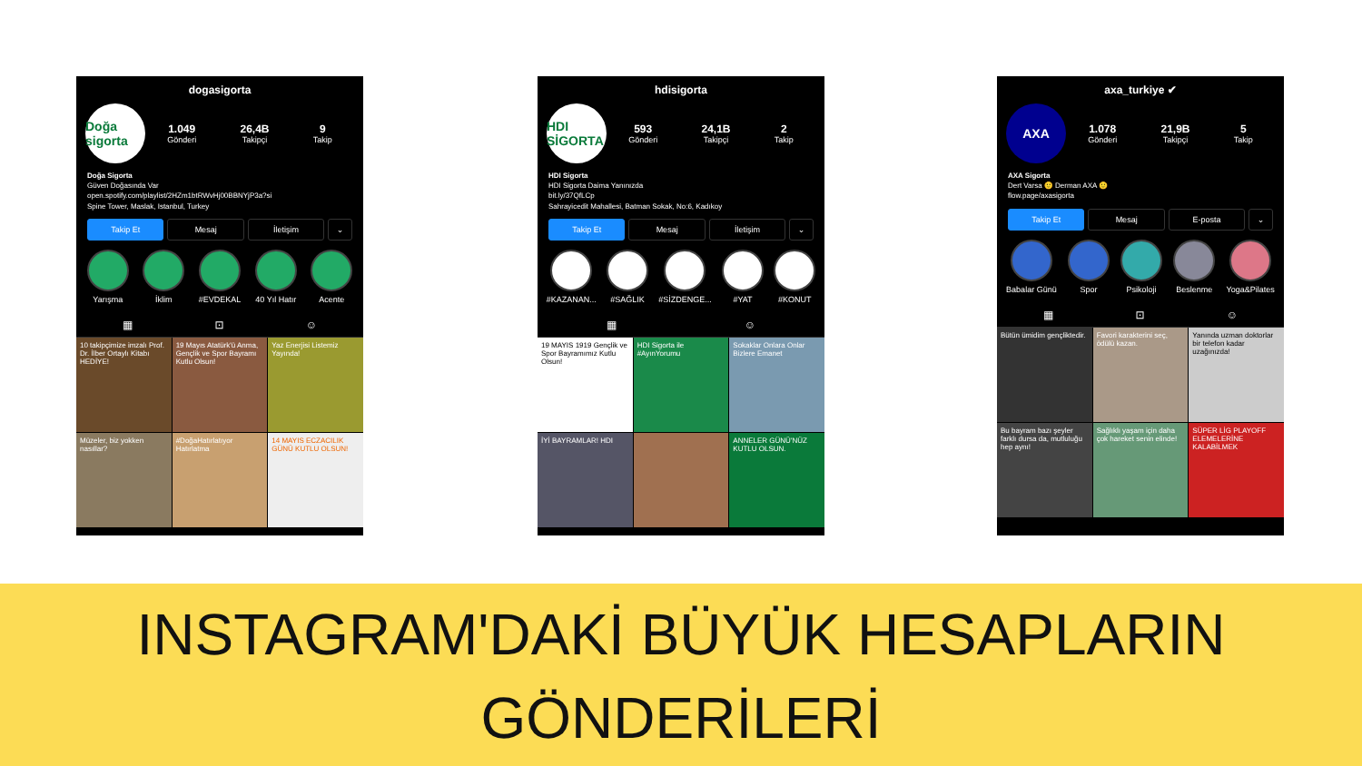dogasigorta
Doğa sigorta
1.049
Gönderi
26,4B
Takipçi
9
Takip
Doğa Sigorta
Güven Doğasında Var
open.spotify.com/playlist/2HZm1btRWvHj00BBNYjP3a?si
Spine Tower, Maslak, Istanbul, Turkey
Takip Et Mesaj İletişim ⌄
Yarışma İklim #EVDEKAL 40 Yıl Hatır Acente
▦ ⊡ ☺
10 takipçimize imzalı Prof. Dr. İlber Ortaylı Kitabı HEDİYE!
19 Mayıs Atatürk'ü Anma, Gençlik ve Spor Bayramı Kutlu Olsun!
Yaz Enerjisi Listemiz Yayında!
Müzeler, biz yokken nasıllar?
#DoğaHatırlatıyor Hatırlatma
14 MAYIS ECZACILIK GÜNÜ KUTLU OLSUN!
hdisigorta
HDI SİGORTA
593
Gönderi
24,1B
Takipçi
2
Takip
HDI Sigorta
HDI Sigorta Daima Yanınızda
bit.ly/37QfLCp
Sahrayicedit Mahallesi, Batman Sokak, No:6, Kadıkoy
Takip Et Mesaj İletişim ⌄
#KAZANAN... #SAĞLIK #SİZDENGE... #YAT #KONUT
▦ ☺
19 MAYIS 1919 Gençlik ve Spor Bayramımız Kutlu Olsun!
HDI Sigorta ile #AyınYorumu
Sokaklar Onlara Onlar Bizlere Emanet
İYİ BAYRAMLAR! HDI
ANNELER GÜNÜ'NÜZ KUTLU OLSUN.
axa_turkiye ✔
AXA
1.078
Gönderi
21,9B
Takipçi
5
Takip
AXA Sigorta
Dert Varsa 🙂 Derman AXA 🙂
flow.page/axasigorta
Takip Et Mesaj E-posta ⌄
Babalar Günü Spor Psikoloji Beslenme Yoga&Pilates
▦ ⊡ ☺
Bütün ümidim gençliktedir.
Favori karakterini seç, ödülü kazan.
Yanında uzman doktorlar bir telefon kadar uzağınızda!
Bu bayram bazı şeyler farklı dursa da, mutluluğu hep aynı!
Sağlıklı yaşam için daha çok hareket senin elinde!
SÜPER LİG PLAYOFF ELEMELERİNE KALABİLMEK
INSTAGRAM'DAKİ BÜYÜK HESAPLARIN
GÖNDERİLERİ